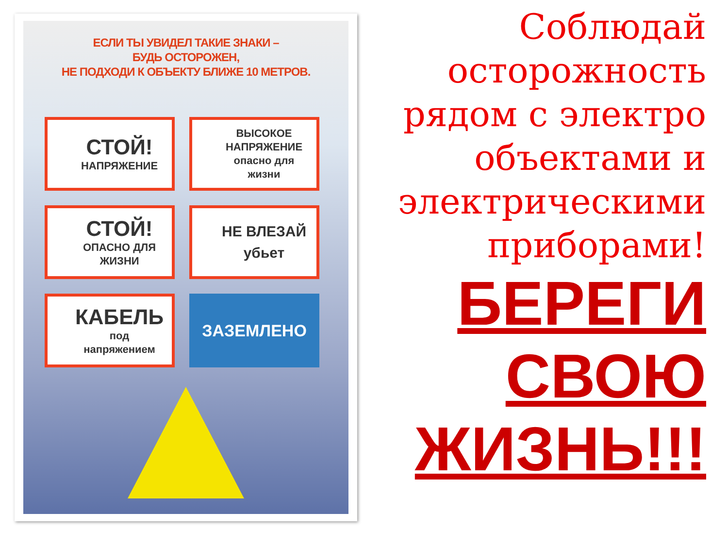ЕСЛИ ТЫ УВИДЕЛ ТАКИЕ ЗНАКИ –
БУДЬ ОСТОРОЖЕН,
НЕ ПОДХОДИ К ОБЪЕКТУ БЛИЖЕ 10 МЕТРОВ.
СТОЙ!
НАПРЯЖЕНИЕ
ВЫСОКОЕ
НАПРЯЖЕНИЕ
опасно для
жизни
СТОЙ!
ОПАСНО ДЛЯ
ЖИЗНИ
НЕ ВЛЕЗАЙ
убьет
КАБЕЛЬ
под
напряжением
ЗАЗЕМЛЕНО
Соблюдай осторожность рядом с электро объектами и электрическими приборами!
БЕРЕГИ
СВОЮ
ЖИЗНЬ!!!